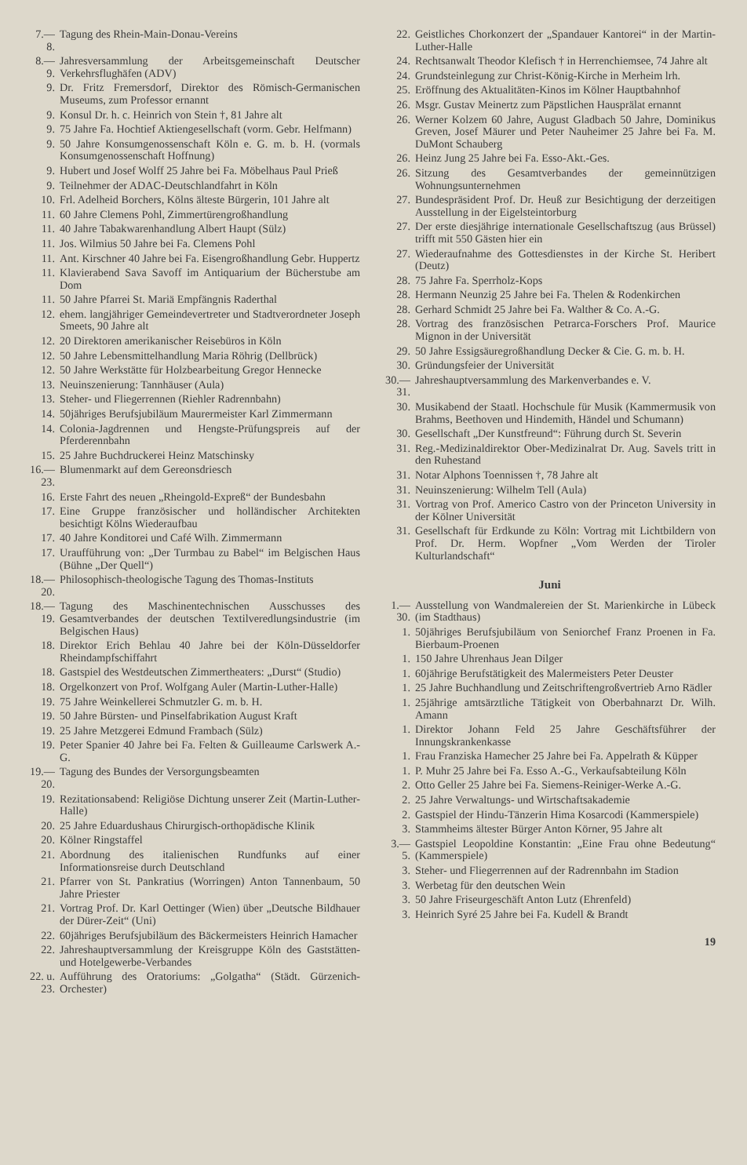7.—8. Tagung des Rhein-Main-Donau-Vereins
8.—9. Jahresversammlung der Arbeitsgemeinschaft Deutscher Verkehrsflughäfen (ADV)
9. Dr. Fritz Fremersdorf, Direktor des Römisch-Germanischen Museums, zum Professor ernannt
9. Konsul Dr. h. c. Heinrich von Stein †, 81 Jahre alt
9. 75 Jahre Fa. Hochtief Aktiengesellschaft (vorm. Gebr. Helfmann)
9. 50 Jahre Konsumgenossenschaft Köln e. G. m. b. H. (vormals Konsumgenossenschaft Hoffnung)
9. Hubert und Josef Wolff 25 Jahre bei Fa. Möbelhaus Paul Prieß
9. Teilnehmer der ADAC-Deutschlandfahrt in Köln
10. Frl. Adelheid Borchers, Kölns älteste Bürgerin, 101 Jahre alt
11. 60 Jahre Clemens Pohl, Zimmertürengroßhandlung
11. 40 Jahre Tabakwarenhandlung Albert Haupt (Sülz)
11. Jos. Wilmius 50 Jahre bei Fa. Clemens Pohl
11. Ant. Kirschner 40 Jahre bei Fa. Eisengroßhandlung Gebr. Huppertz
11. Klavierabend Sava Savoff im Antiquarium der Bücherstube am Dom
11. 50 Jahre Pfarrei St. Mariä Empfängnis Raderthal
12. ehem. langjähriger Gemeindevertreter und Stadtverordneter Joseph Smeets, 90 Jahre alt
12. 20 Direktoren amerikanischer Reisebüros in Köln
12. 50 Jahre Lebensmittelhandlung Maria Röhrig (Dellbrück)
12. 50 Jahre Werkstätte für Holzbearbeitung Gregor Hennecke
13. Neuinszenierung: Tannhäuser (Aula)
13. Steher- und Fliegerrennen (Riehler Radrennbahn)
14. 50jähriges Berufsjubiläum Maurermeister Karl Zimmermann
14. Colonia-Jagdrennen und Hengste-Prüfungspreis auf der Pferderennbahn
15. 25 Jahre Buchdruckerei Heinz Matschinsky
16.—23. Blumenmarkt auf dem Gereonsdriesch
16. Erste Fahrt des neuen „Rheingold-Expreß“ der Bundesbahn
17. Eine Gruppe französischer und holländischer Architekten besichtigt Kölns Wiederaufbau
17. 40 Jahre Konditorei und Café Wilh. Zimmermann
17. Uraufführung von: „Der Turmbau zu Babel“ im Belgischen Haus (Bühne „Der Quell“)
18.—20. Philosophisch-theologische Tagung des Thomas-Instituts
18.—19. Tagung des Maschinentechnischen Ausschusses des Gesamtverbandes der deutschen Textilveredlungsindustrie (im Belgischen Haus)
18. Direktor Erich Behlau 40 Jahre bei der Köln-Düsseldorfer Rheindampfschiffahrt
18. Gastspiel des Westdeutschen Zimmertheaters: „Durst“ (Studio)
18. Orgelkonzert von Prof. Wolfgang Auler (Martin-Luther-Halle)
19. 75 Jahre Weinkellerei Schmutzler G. m. b. H.
19. 50 Jahre Bürsten- und Pinselfabrikation August Kraft
19. 25 Jahre Metzgerei Edmund Frambach (Sülz)
19. Peter Spanier 40 Jahre bei Fa. Felten & Guilleaume Carlswerk A.-G.
19.—20. Tagung des Bundes der Versorgungsbeamten
19. Rezitationsabend: Religiöse Dichtung unserer Zeit (Martin-Luther-Halle)
20. 25 Jahre Eduardushaus Chirurgisch-orthopädische Klinik
20. Kölner Ringstaffel
21. Abordnung des italienischen Rundfunks auf einer Informationsreise durch Deutschland
21. Pfarrer von St. Pankratius (Worringen) Anton Tannenbaum, 50 Jahre Priester
21. Vortrag Prof. Dr. Karl Oettinger (Wien) über „Deutsche Bildhauer der Dürer-Zeit“ (Uni)
22. 60jähriges Berufsjubiläum des Bäckermeisters Heinrich Hamacher
22. Jahreshauptversammlung der Kreisgruppe Köln des Gaststätten- und Hotelgewerbe-Verbandes
22. u. 23. Aufführung des Oratoriums: „Golgatha“ (Städt. Gürzenich-Orchester)
22. Geistliches Chorkonzert der „Spandauer Kantorei“ in der Martin-Luther-Halle
24. Rechtsanwalt Theodor Klefisch † in Herrenchiemsee, 74 Jahre alt
24. Grundsteinlegung zur Christ-König-Kirche in Merheim lrh.
25. Eröffnung des Aktualitäten-Kinos im Kölner Hauptbahnhof
26. Msgr. Gustav Meinertz zum Päpstlichen Hausprälat ernannt
26. Werner Kolzem 60 Jahre, August Gladbach 50 Jahre, Dominikus Greven, Josef Mäurer und Peter Nauheimer 25 Jahre bei Fa. M. DuMont Schauberg
26. Heinz Jung 25 Jahre bei Fa. Esso-Akt.-Ges.
26. Sitzung des Gesamtverbandes der gemeinnützigen Wohnungsunternehmen
27. Bundespräsident Prof. Dr. Heuß zur Besichtigung der derzeitigen Ausstellung in der Eigelsteintorburg
27. Der erste diesjährige internationale Gesellschaftszug (aus Brüssel) trifft mit 550 Gästen hier ein
27. Wiederaufnahme des Gottesdienstes in der Kirche St. Heribert (Deutz)
28. 75 Jahre Fa. Sperrholz-Kops
28. Hermann Neunzig 25 Jahre bei Fa. Thelen & Rodenkirchen
28. Gerhard Schmidt 25 Jahre bei Fa. Walther & Co. A.-G.
28. Vortrag des französischen Petrarca-Forschers Prof. Maurice Mignon in der Universität
29. 50 Jahre Essigsäuregroßhandlung Decker & Cie. G. m. b. H.
30. Gründungsfeier der Universität
30.—31. Jahreshauptversammlung des Markenverbandes e. V.
30. Musikabend der Staatl. Hochschule für Musik (Kammermusik von Brahms, Beethoven und Hindemith, Händel und Schumann)
30. Gesellschaft „Der Kunstfreund“: Führung durch St. Severin
31. Reg.-Medizinaldirektor Ober-Medizinalrat Dr. Aug. Savels tritt in den Ruhestand
31. Notar Alphons Toennissen †, 78 Jahre alt
31. Neuinszenierung: Wilhelm Tell (Aula)
31. Vortrag von Prof. Americo Castro von der Princeton University in der Kölner Universität
31. Gesellschaft für Erdkunde zu Köln: Vortrag mit Lichtbildern von Prof. Dr. Herm. Wopfner „Vom Werden der Tiroler Kulturlandschaft“
Juni
1.—30. Ausstellung von Wandmalereien der St. Marienkirche in Lübeck (im Stadthaus)
1. 50jähriges Berufsjubiläum von Seniorchef Franz Proenen in Fa. Bierbaum-Proenen
1. 150 Jahre Uhrenhaus Jean Dilger
1. 60jährige Berufstätigkeit des Malermeisters Peter Deuster
1. 25 Jahre Buchhandlung und Zeitschriftengroßvertrieb Arno Rädler
1. 25jährige amtsärztliche Tätigkeit von Oberbahnarzt Dr. Wilh. Amann
1. Direktor Johann Feld 25 Jahre Geschäftsführer der Innungskrankenkasse
1. Frau Franziska Hamecher 25 Jahre bei Fa. Appelrath & Küpper
1. P. Muhr 25 Jahre bei Fa. Esso A.-G., Verkaufsabteilung Köln
2. Otto Geller 25 Jahre bei Fa. Siemens-Reiniger-Werke A.-G.
2. 25 Jahre Verwaltungs- und Wirtschaftsakademie
2. Gastspiel der Hindu-Tänzerin Hima Kosarcodi (Kammerspiele)
3. Stammheims ältester Bürger Anton Körner, 95 Jahre alt
3.—5. Gastspiel Leopoldine Konstantin: „Eine Frau ohne Bedeutung“ (Kammerspiele)
3. Steher- und Fliegerrennen auf der Radrennbahn im Stadion
3. Werbetag für den deutschen Wein
3. 50 Jahre Friseurgeschäft Anton Lutz (Ehrenfeld)
3. Heinrich Syré 25 Jahre bei Fa. Kudell & Brandt
19